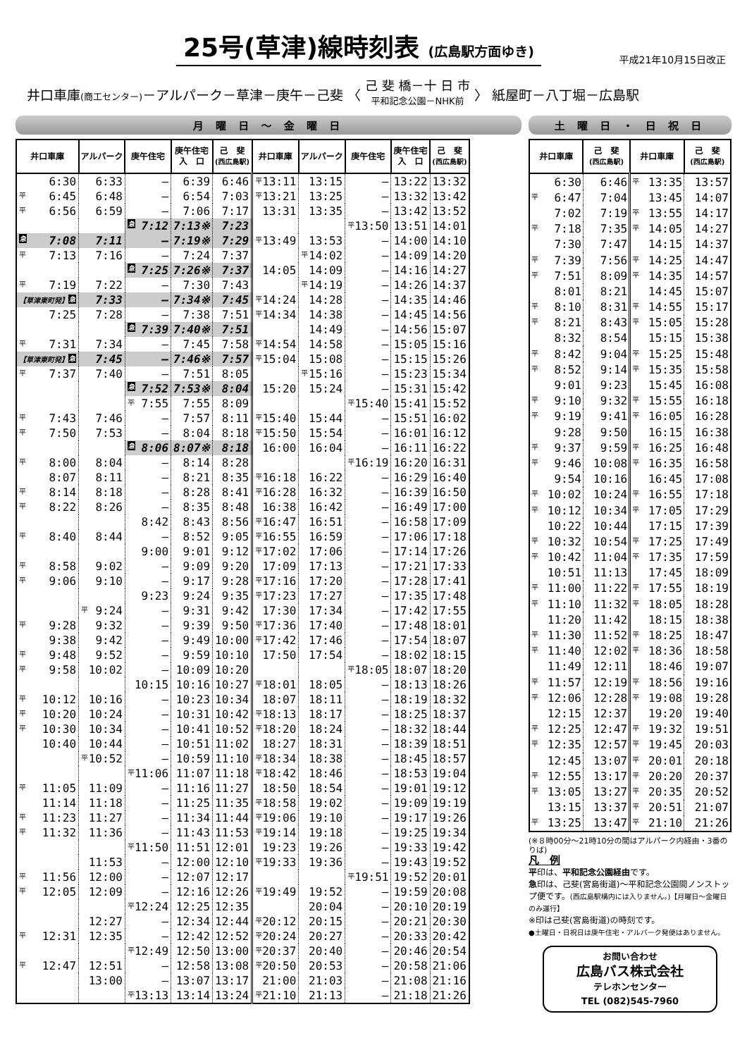25号(草津)線時刻表 (広島駅方面ゆき)
平成21年10月15日改正
井口車庫(商工センター)－アルパーク－草津－庚午－己斐 〈 己 斐 橋－十 日 市
平和記念公園－NHK前 〉 紙屋町－八丁堀－広島駅
月 曜 日 ～ 金 曜 日
| 井口車庫 | アルパーク | 庚午住宅 | 庚午住宅 入 口 | 己 斐 (西広島駅) | 井口車庫 | アルパーク | 庚午住宅 | 庚午住宅 入 口 | 己 斐 (西広島駅) |
| --- | --- | --- | --- | --- | --- | --- | --- | --- | --- |
| 6:30 | 6:33 | — | 6:39 | 6:46 | 平 13:11 | 13:15 | — | 13:22 | 13:32 |
| 平 6:45 | 6:48 | — | 6:54 | 7:03 | 平 13:21 | 13:25 | — | 13:32 | 13:42 |
| 平 6:56 | 6:59 | — | 7:06 | 7:17 | 13:31 | 13:35 | — | 13:42 | 13:52 |
| | | 急 7:12 | 7:13※ | 7:23 | | | 平 13:50 | 13:51 | 14:01 |
| 急 7:08 | 7:11 | — | 7:19※ | 7:29 | 平 13:49 | 13:53 | — | 14:00 | 14:10 |
| 平 7:13 | 7:16 | — | 7:24 | 7:37 | | 平 14:02 | — | 14:09 | 14:20 |
| | | 急 7:25 | 7:26※ | 7:37 | 14:05 | 14:09 | — | 14:16 | 14:27 |
| 平 7:19 | 7:22 | — | 7:30 | 7:43 | | 平 14:19 | — | 14:26 | 14:37 |
| 【草津東町発】 急 | 7:33 | — | 7:34※ | 7:45 | 平 14:24 | 14:28 | — | 14:35 | 14:46 |
| 7:25 | 7:28 | — | 7:38 | 7:51 | 平 14:34 | 14:38 | — | 14:45 | 14:56 |
| | | 急 7:39 | 7:40※ | 7:51 | | 14:49 | — | 14:56 | 15:07 |
| 平 7:31 | 7:34 | — | 7:45 | 7:58 | 平 14:54 | 14:58 | — | 15:05 | 15:16 |
| 【草津東町発】 急 | 7:45 | — | 7:46※ | 7:57 | 平 15:04 | 15:08 | — | 15:15 | 15:26 |
| 平 7:37 | 7:40 | — | 7:51 | 8:05 | | 平 15:16 | — | 15:23 | 15:34 |
| | | 急 7:52 | 7:53※ | 8:04 | 15:20 | 15:24 | — | 15:31 | 15:42 |
| | | 平 7:55 | 7:55 | 8:09 | | | 平 15:40 | 15:41 | 15:52 |
| 平 7:43 | 7:46 | — | 7:57 | 8:11 | 平 15:40 | 15:44 | — | 15:51 | 16:02 |
| 平 7:50 | 7:53 | — | 8:04 | 8:18 | 平 15:50 | 15:54 | — | 16:01 | 16:12 |
| | | 急 8:06 | 8:07※ | 8:18 | 16:00 | 16:04 | — | 16:11 | 16:22 |
| 平 8:00 | 8:04 | — | 8:14 | 8:28 | | | 平 16:19 | 16:20 | 16:31 |
| 8:07 | 8:11 | — | 8:21 | 8:35 | 平 16:18 | 16:22 | — | 16:29 | 16:40 |
| 平 8:14 | 8:18 | — | 8:28 | 8:41 | 平 16:28 | 16:32 | — | 16:39 | 16:50 |
| 平 8:22 | 8:26 | — | 8:35 | 8:48 | 16:38 | 16:42 | — | 16:49 | 17:00 |
| | | 8:42 | 8:43 | 8:56 | 平 16:47 | 16:51 | — | 16:58 | 17:09 |
| 平 8:40 | 8:44 | — | 8:52 | 9:05 | 平 16:55 | 16:59 | — | 17:06 | 17:18 |
| | | 9:00 | 9:01 | 9:12 | 平 17:02 | 17:06 | — | 17:14 | 17:26 |
| 平 8:58 | 9:02 | — | 9:09 | 9:20 | 17:09 | 17:13 | — | 17:21 | 17:33 |
| 平 9:06 | 9:10 | — | 9:17 | 9:28 | 平 17:16 | 17:20 | — | 17:28 | 17:41 |
| | | 9:23 | 9:24 | 9:35 | 平 17:23 | 17:27 | — | 17:35 | 17:48 |
| | 平 9:24 | — | 9:31 | 9:42 | 17:30 | 17:34 | — | 17:42 | 17:55 |
| 平 9:28 | 9:32 | — | 9:39 | 9:50 | 平 17:36 | 17:40 | — | 17:48 | 18:01 |
| 9:38 | 9:42 | — | 9:49 | 10:00 | 平 17:42 | 17:46 | — | 17:54 | 18:07 |
| 平 9:48 | 9:52 | — | 9:59 | 10:10 | 17:50 | 17:54 | — | 18:02 | 18:15 |
| 平 9:58 | 10:02 | — | 10:09 | 10:20 | | | 平 18:05 | 18:07 | 18:20 |
| | | 10:15 | 10:16 | 10:27 | 平 18:01 | 18:05 | — | 18:13 | 18:26 |
| 平 10:12 | 10:16 | — | 10:23 | 10:34 | 18:07 | 18:11 | — | 18:19 | 18:32 |
| 平 10:20 | 10:24 | — | 10:31 | 10:42 | 平 18:13 | 18:17 | — | 18:25 | 18:37 |
| 平 10:30 | 10:34 | — | 10:41 | 10:52 | 平 18:20 | 18:24 | — | 18:32 | 18:44 |
| 10:40 | 10:44 | — | 10:51 | 11:02 | 18:27 | 18:31 | — | 18:39 | 18:51 |
| | 平 10:52 | — | 10:59 | 11:10 | 平 18:34 | 18:38 | — | 18:45 | 18:57 |
| | | 平 11:06 | 11:07 | 11:18 | 平 18:42 | 18:46 | — | 18:53 | 19:04 |
| 平 11:05 | 11:09 | — | 11:16 | 11:27 | 18:50 | 18:54 | — | 19:01 | 19:12 |
| 11:14 | 11:18 | — | 11:25 | 11:35 | 平 18:58 | 19:02 | — | 19:09 | 19:19 |
| 平 11:23 | 11:27 | — | 11:34 | 11:44 | 平 19:06 | 19:10 | — | 19:17 | 19:26 |
| 平 11:32 | 11:36 | — | 11:43 | 11:53 | 平 19:14 | 19:18 | — | 19:25 | 19:34 |
| | | 平 11:50 | 11:51 | 12:01 | 19:23 | 19:26 | — | 19:33 | 19:42 |
| | 11:53 | — | 12:00 | 12:10 | 平 19:33 | 19:36 | — | 19:43 | 19:52 |
| 平 11:56 | 12:00 | — | 12:07 | 12:17 | | | 平 19:51 | 19:52 | 20:01 |
| 平 12:05 | 12:09 | — | 12:16 | 12:26 | 平 19:49 | 19:52 | — | 19:59 | 20:08 |
| | | 平 12:24 | 12:25 | 12:35 | | 20:04 | — | 20:10 | 20:19 |
| | 12:27 | — | 12:34 | 12:44 | 平 20:12 | 20:15 | — | 20:21 | 20:30 |
| 平 12:31 | 12:35 | — | 12:42 | 12:52 | 平 20:24 | 20:27 | — | 20:33 | 20:42 |
| | | 平 12:49 | 12:50 | 13:00 | 平 20:37 | 20:40 | — | 20:46 | 20:54 |
| 平 12:47 | 12:51 | — | 12:58 | 13:08 | 平 20:50 | 20:53 | — | 20:58 | 21:06 |
| | 13:00 | — | 13:07 | 13:17 | 21:00 | 21:03 | — | 21:08 | 21:16 |
| | | 平 13:13 | 13:14 | 13:24 | 平 21:10 | 21:13 | — | 21:18 | 21:26 |
土 曜 日 ・ 日 祝 日
| 井口車庫 | 己 斐 (西広島駅) | 井口車庫 | 己 斐 (西広島駅) |
| --- | --- | --- | --- |
| 6:30 | 6:46 | 平 13:35 | 13:57 |
| 平 6:47 | 7:04 | 13:45 | 14:07 |
| 7:02 | 7:19 | 平 13:55 | 14:17 |
| 平 7:18 | 7:35 | 平 14:05 | 14:27 |
| 7:30 | 7:47 | 14:15 | 14:37 |
| 平 7:39 | 7:56 | 平 14:25 | 14:47 |
| 平 7:51 | 8:09 | 平 14:35 | 14:57 |
| 8:01 | 8:21 | 14:45 | 15:07 |
| 平 8:10 | 8:31 | 平 14:55 | 15:17 |
| 平 8:21 | 8:43 | 平 15:05 | 15:28 |
| 8:32 | 8:54 | 15:15 | 15:38 |
| 平 8:42 | 9:04 | 平 15:25 | 15:48 |
| 平 8:52 | 9:14 | 平 15:35 | 15:58 |
| 9:01 | 9:23 | 15:45 | 16:08 |
| 平 9:10 | 9:32 | 平 15:55 | 16:18 |
| 平 9:19 | 9:41 | 平 16:05 | 16:28 |
| 9:28 | 9:50 | 16:15 | 16:38 |
| 平 9:37 | 9:59 | 平 16:25 | 16:48 |
| 平 9:46 | 10:08 | 平 16:35 | 16:58 |
| 9:54 | 10:16 | 16:45 | 17:08 |
| 平 10:02 | 10:24 | 平 16:55 | 17:18 |
| 平 10:12 | 10:34 | 平 17:05 | 17:29 |
| 10:22 | 10:44 | 17:15 | 17:39 |
| 平 10:32 | 10:54 | 平 17:25 | 17:49 |
| 平 10:42 | 11:04 | 平 17:35 | 17:59 |
| 10:51 | 11:13 | 17:45 | 18:09 |
| 平 11:00 | 11:22 | 平 17:55 | 18:19 |
| 平 11:10 | 11:32 | 平 18:05 | 18:28 |
| 11:20 | 11:42 | 18:15 | 18:38 |
| 平 11:30 | 11:52 | 平 18:25 | 18:47 |
| 平 11:40 | 12:02 | 平 18:36 | 18:58 |
| 11:49 | 12:11 | 18:46 | 19:07 |
| 平 11:57 | 12:19 | 平 18:56 | 19:16 |
| 平 12:06 | 12:28 | 平 19:08 | 19:28 |
| 12:15 | 12:37 | 19:20 | 19:40 |
| 平 12:25 | 12:47 | 平 19:32 | 19:51 |
| 平 12:35 | 12:57 | 平 19:45 | 20:03 |
| 12:45 | 13:07 | 平 20:01 | 20:18 |
| 平 12:55 | 13:17 | 平 20:20 | 20:37 |
| 平 13:05 | 13:27 | 平 20:35 | 20:52 |
| 13:15 | 13:37 | 平 20:51 | 21:07 |
| 平 13:25 | 13:47 | 平 21:10 | 21:26 |
(※８時00分～21時10分の間はアルパーク内経由・3番のりば)
凡　例
平印は、平和記念公園経由です。
急印は、己斐(宮島街道)～平和記念公園間ノンストップ便です。(西広島駅構内には入りません。)【月曜日～金曜日のみ運行】
※印は己斐(宮島街道)の時刻です。
●土曜日・日祝日は庚午住宅・アルパーク発便はありません。
お問い合わせ
広島バス株式会社
テレホンセンター
TEL (082)545-7960